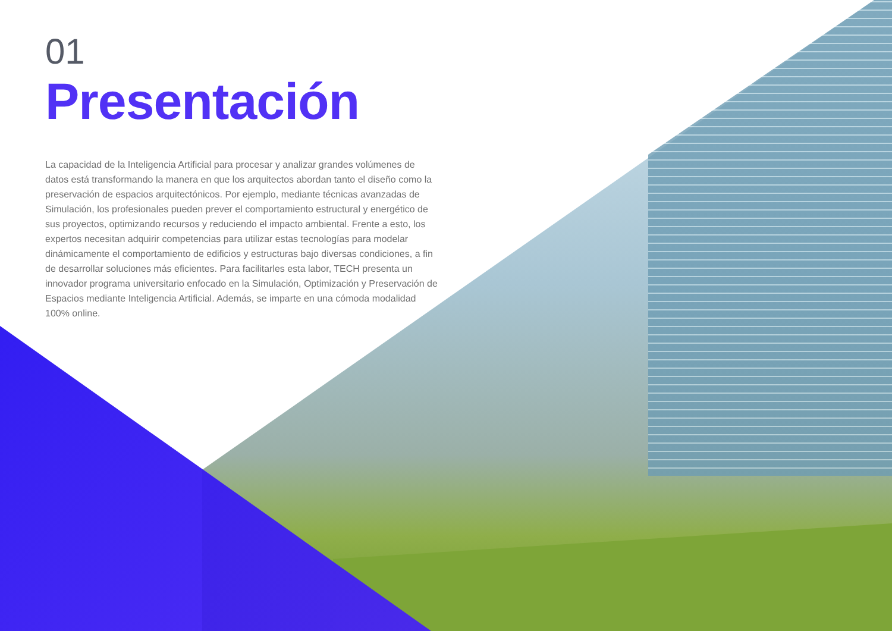01
Presentación
La capacidad de la Inteligencia Artificial para procesar y analizar grandes volúmenes de datos está transformando la manera en que los arquitectos abordan tanto el diseño como la preservación de espacios arquitectónicos. Por ejemplo, mediante técnicas avanzadas de Simulación, los profesionales pueden prever el comportamiento estructural y energético de sus proyectos, optimizando recursos y reduciendo el impacto ambiental. Frente a esto, los expertos necesitan adquirir competencias para utilizar estas tecnologías para modelar dinámicamente el comportamiento de edificios y estructuras bajo diversas condiciones, a fin de desarrollar soluciones más eficientes. Para facilitarles esta labor, TECH presenta un innovador programa universitario enfocado en la Simulación, Optimización y Preservación de Espacios mediante Inteligencia Artificial. Además, se imparte en una cómoda modalidad 100% online.